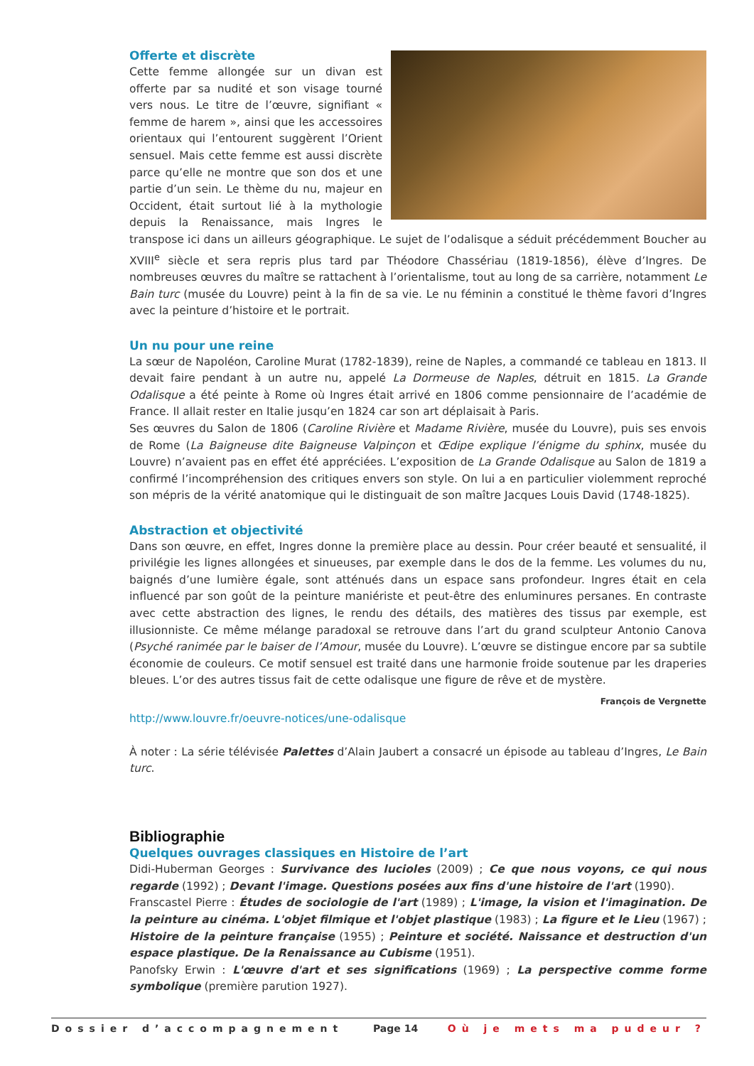Offerte et discrète
Cette femme allongée sur un divan est offerte par sa nudité et son visage tourné vers nous. Le titre de l’œuvre, signifiant « femme de harem », ainsi que les accessoires orientaux qui l’entourent suggèrent l’Orient sensuel. Mais cette femme est aussi discrète parce qu’elle ne montre que son dos et une partie d’un sein. Le thème du nu, majeur en Occident, était surtout lié à la mythologie depuis la Renaissance, mais Ingres le transpose ici dans un ailleurs géographique. Le sujet de l’odalisque a séduit précédemment Boucher au XVIII<sup>e</sup> siècle et sera repris plus tard par Théodore Chassériau (1819-1856), élève d’Ingres. De nombreuses œuvres du maître se rattachent à l’orientalisme, tout au long de sa carrière, notamment Le Bain turc (musée du Louvre) peint à la fin de sa vie. Le nu féminin a constitué le thème favori d’Ingres avec la peinture d’histoire et le portrait.
Un nu pour une reine
La sœur de Napoléon, Caroline Murat (1782-1839), reine de Naples, a commandé ce tableau en 1813. Il devait faire pendant à un autre nu, appelé La Dormeuse de Naples, détruit en 1815. La Grande Odalisque a été peinte à Rome où Ingres était arrivé en 1806 comme pensionnaire de l’académie de France. Il allait rester en Italie jusqu’en 1824 car son art déplaisait à Paris.
Ses œuvres du Salon de 1806 (Caroline Rivière et Madame Rivière, musée du Louvre), puis ses envois de Rome (La Baigneuse dite Baigneuse Valpinçon et Œdipe explique l’énigme du sphinx, musée du Louvre) n’avaient pas en effet été appréciées. L’exposition de La Grande Odalisque au Salon de 1819 a confirmé l’incompréhension des critiques envers son style. On lui a en particulier violemment reproché son mépris de la vérité anatomique qui le distinguait de son maître Jacques Louis David (1748-1825).
Abstraction et objectivité
Dans son œuvre, en effet, Ingres donne la première place au dessin. Pour créer beauté et sensualité, il privilégie les lignes allongées et sinueuses, par exemple dans le dos de la femme. Les volumes du nu, baignés d’une lumière égale, sont atténués dans un espace sans profondeur. Ingres était en cela influencé par son goût de la peinture maniériste et peut-être des enluminures persanes. En contraste avec cette abstraction des lignes, le rendu des détails, des matières des tissus par exemple, est illusionniste. Ce même mélange paradoxal se retrouve dans l’art du grand sculpteur Antonio Canova (Psyché ranimée par le baiser de l’Amour, musée du Louvre). L’œuvre se distingue encore par sa subtile économie de couleurs. Ce motif sensuel est traité dans une harmonie froide soutenue par les draperies bleues. L’or des autres tissus fait de cette odalisque une figure de rêve et de mystère.
François de Vergnette
http://www.louvre.fr/oeuvre-notices/une-odalisque
À noter : La série télévisée Palettes d’Alain Jaubert a consacré un épisode au tableau d’Ingres, Le Bain turc.
Bibliographie
Quelques ouvrages classiques en Histoire de l’art
Didi-Huberman Georges : Survivance des lucioles (2009) ; Ce que nous voyons, ce qui nous regarde (1992) ; Devant l'image. Questions posées aux fins d'une histoire de l'art (1990).
Franscastel Pierre : Études de sociologie de l'art (1989) ; L'image, la vision et l'imagination. De la peinture au cinéma. L'objet filmique et l'objet plastique (1983) ; La figure et le Lieu (1967) ; Histoire de la peinture française (1955) ; Peinture et société. Naissance et destruction d'un espace plastique. De la Renaissance au Cubisme (1951).
Panofsky Erwin : L'œuvre d'art et ses significations (1969) ; La perspective comme forme symbolique (première parution 1927).
Dossier d’accompagnement Page 14 Où je mets ma pudeur ?